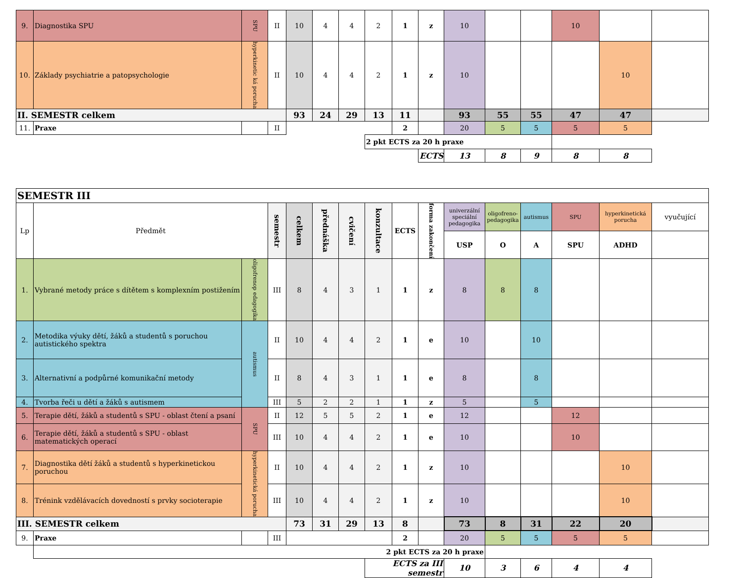| 9. | Diagnostika SPU | SPU | II | 10 | 4 | 4 | 2 | 1 | z | 10 | | | 10 | | |
| 10. | Základy psychiatrie a patopsychologie | hyperkinetic ká porucha | II | 10 | 4 | 4 | 2 | 1 | z | 10 | | | | 10 | |
| II. SEMESTR celkem | | | | 93 | 24 | 29 | 13 | 11 | | 93 | 55 | 55 | 47 | 47 | |
| 11. | Praxe | | II | | | | | 2 | | 20 | 5 | 5 | 5 | 5 | |
| | | | | | | | 2 pkt ECTS za 20 h praxe | | | | | | | | |
| | | | | | | | | | ECTS | 13 | 8 | 9 | 8 | 8 | |
| SEMESTR III | | | | | | | | | | | | | | | |
| Lp | Předmět | | semestr | celkem | přednáška | cvičení | konzultace | ECTS | forma zakončení | univerzální speciální pedagogika | oligofreno-pedagogika | autismus | SPU | hyperkinetická porucha | vyučující |
| | | | | | | | | | | USP | O | A | SPU | ADHD | |
| 1. | Vybrané metody práce s dítětem s komplexním postižením | oligofrenop edagogika | III | 8 | 4 | 3 | 1 | 1 | z | 8 | 8 | 8 | | | |
| 2. | Metodika výuky dětí, žáků a studentů s poruchou autistického spektra | autismus | II | 10 | 4 | 4 | 2 | 1 | e | 10 | | 10 | | | |
| 3. | Alternativní a podpůrné komunikační metody | | II | 8 | 4 | 3 | 1 | 1 | e | 8 | | 8 | | | |
| 4. | Tvorba řeči u dětí a žáků s autismem | | III | 5 | 2 | 2 | 1 | 1 | z | 5 | | 5 | | | |
| 5. | Terapie dětí, žáků a studentů s SPU - oblast čtení a psaní | SPU | II | 12 | 5 | 5 | 2 | 1 | e | 12 | | | 12 | | |
| 6. | Terapie dětí, žáků a studentů s SPU - oblast matematických operací | | III | 10 | 4 | 4 | 2 | 1 | e | 10 | | | 10 | | |
| 7. | Diagnostika dětí žáků a studentů s hyperkinetickou poruchou | hyperkinetická porucha | II | 10 | 4 | 4 | 2 | 1 | z | 10 | | | | 10 | |
| 8. | Trénink vzdělávacích dovedností s prvky socioterapie | | III | 10 | 4 | 4 | 2 | 1 | z | 10 | | | | 10 | |
| III. SEMESTR celkem | | | | 73 | 31 | 29 | 13 | 8 | | 73 | 8 | 31 | 22 | 20 | |
| 9. | Praxe | | III | | | | | 2 | | 20 | 5 | 5 | 5 | 5 | |
| | 2 pkt ECTS za 20 h praxe | | | | | | | | | | | | | | |
| | | | | | | | ECTS za III semestr | | | 10 | 3 | 6 | 4 | 4 | |